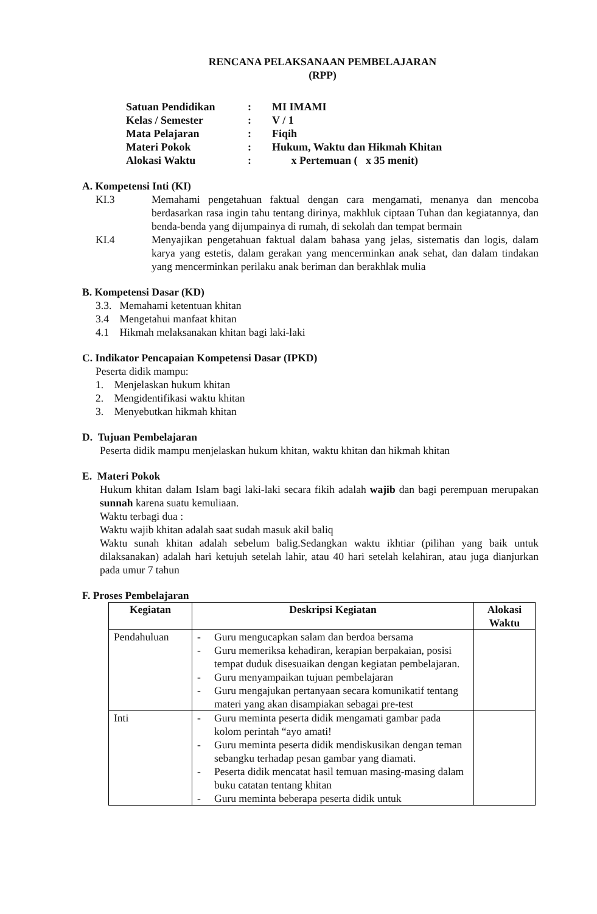RENCANA PELAKSANAAN PEMBELAJARAN
(RPP)
| Satuan Pendidikan | : | MI IMAMI |
| Kelas / Semester | : | V / 1 |
| Mata Pelajaran | : | Fiqih |
| Materi Pokok | : | Hukum, Waktu dan Hikmah Khitan |
| Alokasi Waktu | : | x Pertemuan ( x 35 menit) |
A. Kompetensi Inti (KI)
KI.3 Memahami pengetahuan faktual dengan cara mengamati, menanya dan mencoba berdasarkan rasa ingin tahu tentang dirinya, makhluk ciptaan Tuhan dan kegiatannya, dan benda-benda yang dijumpainya di rumah, di sekolah dan tempat bermain
KI.4 Menyajikan pengetahuan faktual dalam bahasa yang jelas, sistematis dan logis, dalam karya yang estetis, dalam gerakan yang mencerminkan anak sehat, dan dalam tindakan yang mencerminkan perilaku anak beriman dan berakhlak mulia
B. Kompetensi Dasar (KD)
3.3. Memahami ketentuan khitan
3.4 Mengetahui manfaat khitan
4.1 Hikmah melaksanakan khitan bagi laki-laki
C. Indikator Pencapaian Kompetensi Dasar (IPKD)
Peserta didik mampu:
1. Menjelaskan hukum khitan
2. Mengidentifikasi waktu khitan
3. Menyebutkan hikmah khitan
D. Tujuan Pembelajaran
Peserta didik mampu menjelaskan hukum khitan, waktu khitan dan hikmah khitan
E. Materi Pokok
Hukum khitan dalam Islam bagi laki-laki secara fikih adalah wajib dan bagi perempuan merupakan sunnah karena suatu kemuliaan.
Waktu terbagi dua :
Waktu wajib khitan adalah saat sudah masuk akil baliq
Waktu sunah khitan adalah sebelum balig.Sedangkan waktu ikhtiar (pilihan yang baik untuk dilaksanakan) adalah hari ketujuh setelah lahir, atau 40 hari setelah kelahiran, atau juga dianjurkan pada umur 7 tahun
F. Proses Pembelajaran
| Kegiatan | Deskripsi Kegiatan | Alokasi Waktu |
| --- | --- | --- |
| Pendahuluan | - Guru mengucapkan salam dan berdoa bersama - Guru memeriksa kehadiran, kerapian berpakaian, posisi tempat duduk disesuaikan dengan kegiatan pembelajaran. - Guru menyampaikan tujuan pembelajaran - Guru mengajukan pertanyaan secara komunikatif tentang materi yang akan disampiakan sebagai pre-test | |
| Inti | - Guru meminta peserta didik mengamati gambar pada kolom perintah “ayo amati! - Guru meminta peserta didik mendiskusikan dengan teman sebangku terhadap pesan gambar yang diamati. - Peserta didik mencatat hasil temuan masing-masing dalam buku catatan tentang khitan - Guru meminta beberapa peserta didik untuk | |